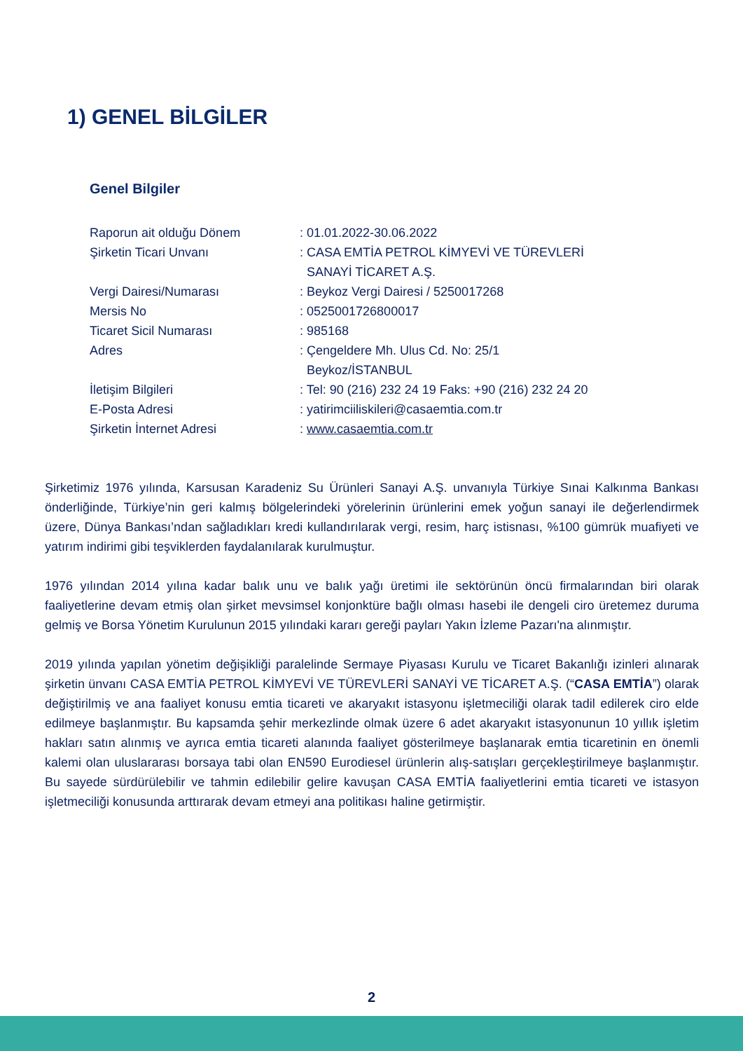1) GENEL BİLGİLER
Genel Bilgiler
| Raporun ait olduğu Dönem | : 01.01.2022-30.06.2022 |
| Şirketin Ticari Unvanı | : CASA EMTİA PETROL KİMYEVİ VE TÜREVLERİ SANAYİ TİCARET A.Ş. |
| Vergi Dairesi/Numarası | : Beykoz Vergi Dairesi / 5250017268 |
| Mersis No | : 0525001726800017 |
| Ticaret Sicil Numarası | : 985168 |
| Adres | : Çengeldere Mh. Ulus Cd. No: 25/1 Beykoz/İSTANBUL |
| İletişim Bilgileri | : Tel: 90 (216) 232 24 19 Faks: +90 (216) 232 24 20 |
| E-Posta Adresi | : yatirimciiliskileri@casaemtia.com.tr |
| Şirketin İnternet Adresi | : www.casaemtia.com.tr |
Şirketimiz 1976 yılında, Karsusan Karadeniz Su Ürünleri Sanayi A.Ş. unvanıyla Türkiye Sınai Kalkınma Bankası önderliğinde, Türkiye’nin geri kalmış bölgelerindeki yörelerinin ürünlerini emek yoğun sanayi ile değerlendirmek üzere, Dünya Bankası’ndan sağladıkları kredi kullandırılarak vergi, resim, harç istisnası, %100 gümrük muafiyeti ve yatırım indirimi gibi teşviklerden faydalanılarak kurulmuştur.
1976 yılından 2014 yılına kadar balık unu ve balık yağı üretimi ile sektörünün öncü firmalarından biri olarak faaliyetlerine devam etmiş olan şirket mevsimsel konjonktüre bağlı olması hasebi ile dengeli ciro üretemez duruma gelmiş ve Borsa Yönetim Kurulunun 2015 yılındaki kararı gereği payları Yakın İzleme Pazarı'na alınmıştır.
2019 yılında yapılan yönetim değişikliği paralelinde Sermaye Piyasası Kurulu ve Ticaret Bakanlığı izinleri alınarak şirketin ünvanı CASA EMTİA PETROL KİMYEVİ VE TÜREVLERİ SANAYİ VE TİCARET A.Ş. (“CASA EMTİA”) olarak değiştirilmiş ve ana faaliyet konusu emtia ticareti ve akaryakıt istasyonu işletmeciliği olarak tadil edilerek ciro elde edilmeye başlanmıştır. Bu kapsamda şehir merkezlinde olmak üzere 6 adet akaryakıt istasyonunun 10 yıllık işletim hakları satın alınmış ve ayrıca emtia ticareti alanında faaliyet gösterilmeye başlanarak emtia ticaretinin en önemli kalemi olan uluslararası borsaya tabi olan EN590 Eurodiesel ürünlerin alış-satışları gerçekleştirilmeye başlanmıştır. Bu sayede sürdürülebilir ve tahmin edilebilir gelire kavuşan CASA EMTİA faaliyetlerini emtia ticareti ve istasyon işletmeciliği konusunda arttırarak devam etmeyi ana politikası haline getirmiştir.
2